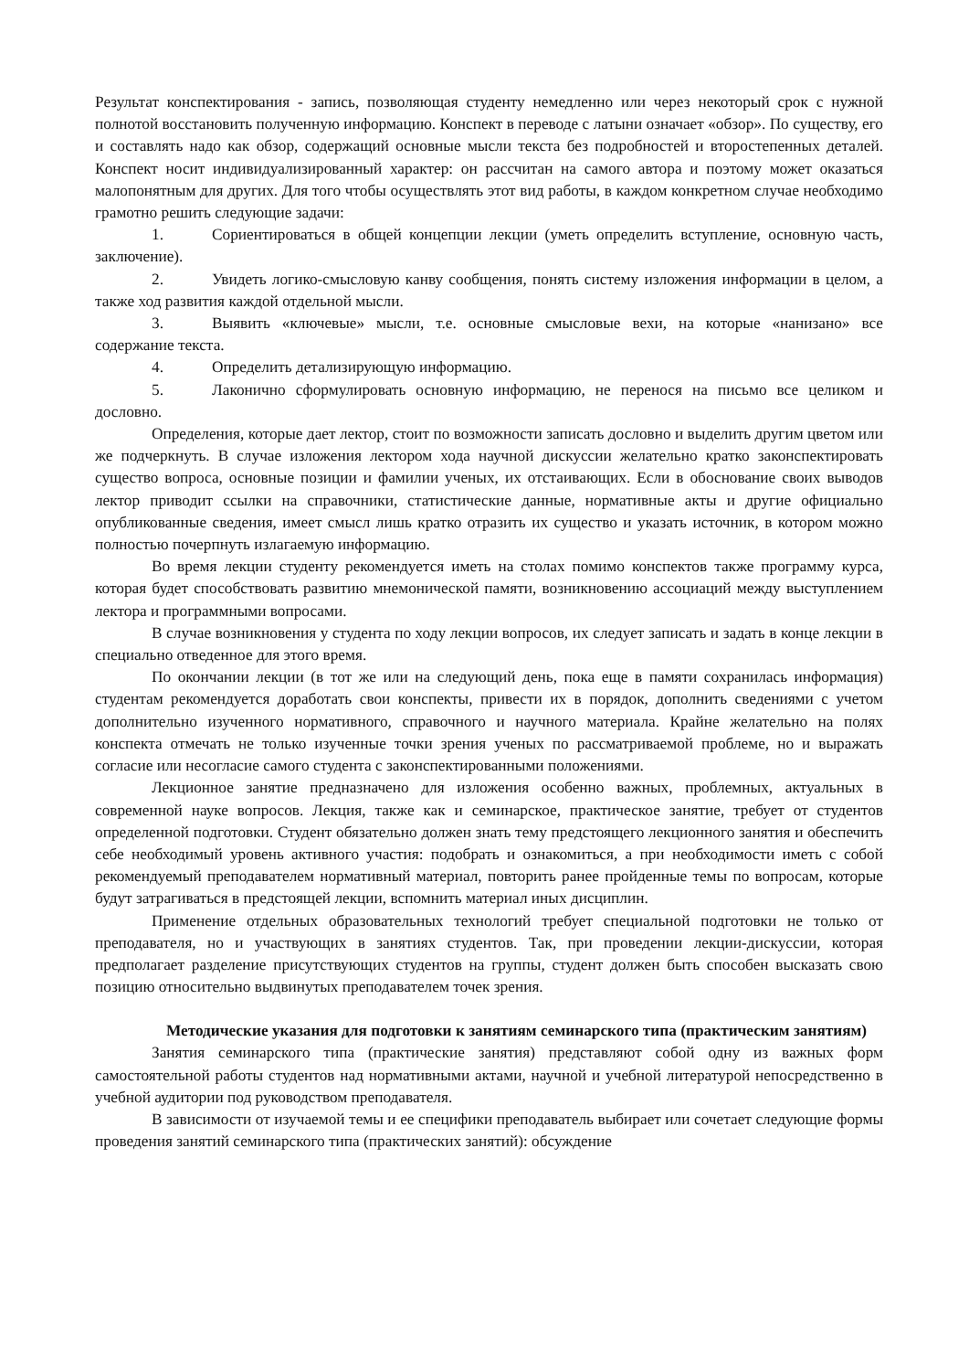Результат конспектирования - запись, позволяющая студенту немедленно или через некоторый срок с нужной полнотой восстановить полученную информацию. Конспект в переводе с латыни означает «обзор». По существу, его и составлять надо как обзор, содержащий основные мысли текста без подробностей и второстепенных деталей. Конспект носит индивидуализированный характер: он рассчитан на самого автора и поэтому может оказаться малопонятным для других. Для того чтобы осуществлять этот вид работы, в каждом конкретном случае необходимо грамотно решить следующие задачи:
1. Сориентироваться в общей концепции лекции (уметь определить вступление, основную часть, заключение).
2. Увидеть логико-смысловую канву сообщения, понять систему изложения информации в целом, а также ход развития каждой отдельной мысли.
3. Выявить «ключевые» мысли, т.е. основные смысловые вехи, на которые «нанизано» все содержание текста.
4. Определить детализирующую информацию.
5. Лаконично сформулировать основную информацию, не перенося на письмо все целиком и дословно.
Определения, которые дает лектор, стоит по возможности записать дословно и выделить другим цветом или же подчеркнуть. В случае изложения лектором хода научной дискуссии желательно кратко законспектировать существо вопроса, основные позиции и фамилии ученых, их отстаивающих. Если в обоснование своих выводов лектор приводит ссылки на справочники, статистические данные, нормативные акты и другие официально опубликованные сведения, имеет смысл лишь кратко отразить их существо и указать источник, в котором можно полностью почерпнуть излагаемую информацию.
Во время лекции студенту рекомендуется иметь на столах помимо конспектов также программу курса, которая будет способствовать развитию мнемонической памяти, возникновению ассоциаций между выступлением лектора и программными вопросами.
В случае возникновения у студента по ходу лекции вопросов, их следует записать и задать в конце лекции в специально отведенное для этого время.
По окончании лекции (в тот же или на следующий день, пока еще в памяти сохранилась информация) студентам рекомендуется доработать свои конспекты, привести их в порядок, дополнить сведениями с учетом дополнительно изученного нормативного, справочного и научного материала. Крайне желательно на полях конспекта отмечать не только изученные точки зрения ученых по рассматриваемой проблеме, но и выражать согласие или несогласие самого студента с законспектированными положениями.
Лекционное занятие предназначено для изложения особенно важных, проблемных, актуальных в современной науке вопросов. Лекция, также как и семинарское, практическое занятие, требует от студентов определенной подготовки. Студент обязательно должен знать тему предстоящего лекционного занятия и обеспечить себе необходимый уровень активного участия: подобрать и ознакомиться, а при необходимости иметь с собой рекомендуемый преподавателем нормативный материал, повторить ранее пройденные темы по вопросам, которые будут затрагиваться в предстоящей лекции, вспомнить материал иных дисциплин.
Применение отдельных образовательных технологий требует специальной подготовки не только от преподавателя, но и участвующих в занятиях студентов. Так, при проведении лекции-дискуссии, которая предполагает разделение присутствующих студентов на группы, студент должен быть способен высказать свою позицию относительно выдвинутых преподавателем точек зрения.
Методические указания для подготовки к занятиям семинарского типа (практическим занятиям)
Занятия семинарского типа (практические занятия) представляют собой одну из важных форм самостоятельной работы студентов над нормативными актами, научной и учебной литературой непосредственно в учебной аудитории под руководством преподавателя.
В зависимости от изучаемой темы и ее специфики преподаватель выбирает или сочетает следующие формы проведения занятий семинарского типа (практических занятий): обсуждение